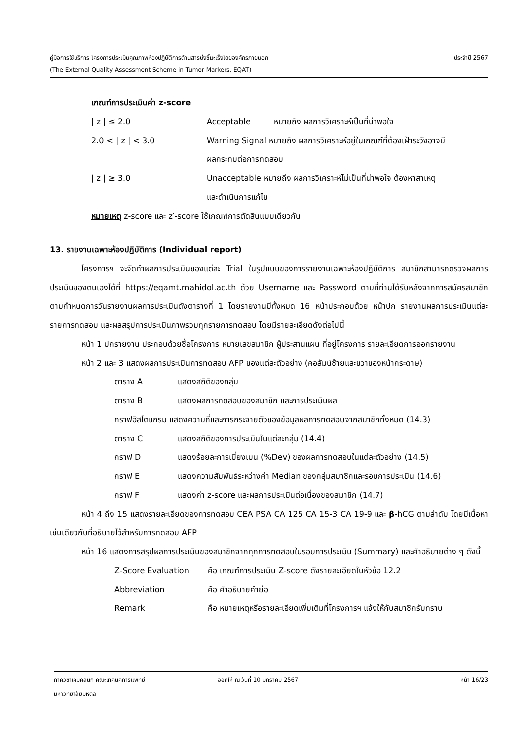ประจำปี 2567 คู่มือการใช้บริการ โครงการประเมินคุณภาพห้องปฏิบัติการด้านสารบ่งชี้มะเร็งโดยองค์กรภายนอก
(The External Quality Assessment Scheme in Tumor Markers, EQAT)
เกณฑ์การประเมินค่า z-score
| / z / ≤ 2.0 | Acceptable | หมายถึง ผลการวิเคราะห์เป็นที่น่าพอใจ |
| 2.0 < / z / < 3.0 | Warning Signal หมายถึง ผลการวิเคราะห์อยู่ในเกณฑ์ที่ต้องเฝ้าระวังอาจมี ผลกระทบต่อการทดสอบ | |
| / z / ≥ 3.0 | Unacceptable หมายถึง ผลการวิเคราะห์ไม่เป็นที่น่าพอใจ ต้องหาสาเหตุ และดำเนินการแก้ไข | |
หมายเหตุ z-score และ z′-score ใช้เกณฑ์การตัดสินแบบเดียวกัน
13. รายงานเฉพาะห้องปฏิบัติการ (Individual report)
โครงการฯ จะจัดทำผลการประเมินของแต่ละ Trial ในรูปแบบของการรายงานเฉพาะห้องปฏิบัติการ สมาชิกสามารถตรวจผลการประเมินของตนเองได้ที่ https://eqamt.mahidol.ac.th ด้วย Username และ Password ตามที่ท่านได้รับหลังจากการสมัครสมาชิก ตามกำหนดการวันรายงานผลการประเมินดังตารางที่ 1 โดยรายงานมีทั้งหมด 16 หน้าประกอบด้วย หน้าปก รายงานผลการประเมินแต่ละรายการทดสอบ และผลสรุปการประเมินภาพรวมทุกรายการทดสอบ โดยมีรายละเอียดดังต่อไปนี้
หน้า 1 ปกรายงาน ประกอบด้วยชื่อโครงการ หมายเลขสมาชิก ผู้ประสานแผน ที่อยู่โครงการ รายละเอียดการออกรายงาน
หน้า 2 และ 3 แสดงผลการประเมินการทดสอบ AFP ของแต่ละตัวอย่าง (คอลัมน์ซ้ายและขวาของหน้ากระดาษ)
| ตาราง A | แสดงสถิติของกลุ่ม |
| ตาราง B | แสดงผลการทดสอบของสมาชิก และการประเมินผล |
| กราฟฮิสโตแกรม แสดงความถี่และการกระจายตัวของข้อมูลผลการทดสอบจากสมาชิกทั้งหมด (14.3) | |
| ตาราง C | แสดงสถิติของการประเมินในแต่ละกลุ่ม (14.4) |
| กราฟ D | แสดงร้อยละการเบี่ยงเบน (%Dev) ของผลการทดสอบในแต่ละตัวอย่าง (14.5) |
| กราฟ E | แสดงความสัมพันธ์ระหว่างค่า Median ของกลุ่มสมาชิกและรอบการประเมิน (14.6) |
| กราฟ F | แสดงค่า z-score และผลการประเมินต่อเนื่องของสมาชิก (14.7) |
หน้า 4 ถึง 15 แสดงรายละเอียดของการทดสอบ CEA PSA CA 125 CA 15-3 CA 19-9 และ β-hCG ตามลำดับ โดยมีเนื้อหาเช่นเดียวกับที่อธิบายไว้สำหรับการทดสอบ AFP
หน้า 16 แสดงการสรุปผลการประเมินของสมาชิกจากทุกการทดสอบในรอบการประเมิน (Summary) และคำอธิบายต่าง ๆ ดังนี้
| Z-Score Evaluation | คือ เกณฑ์การประเมิน Z-score ดังรายละเอียดในหัวข้อ 12.2 |
| Abbreviation | คือ คำอธิบายคำย่อ |
| Remark | คือ หมายเหตุหรือรายละเอียดเพิ่มเติมที่โครงการฯ แจ้งให้กับสมาชิกรับทราบ |
ภาควิชาเคมีคลินิก คณะเทคนิคการแพทย์ ออกให้ ณ วันที่ 10 มกราคม 2567 หน้า 16/23
มหาวิทยาลัยมหิดล